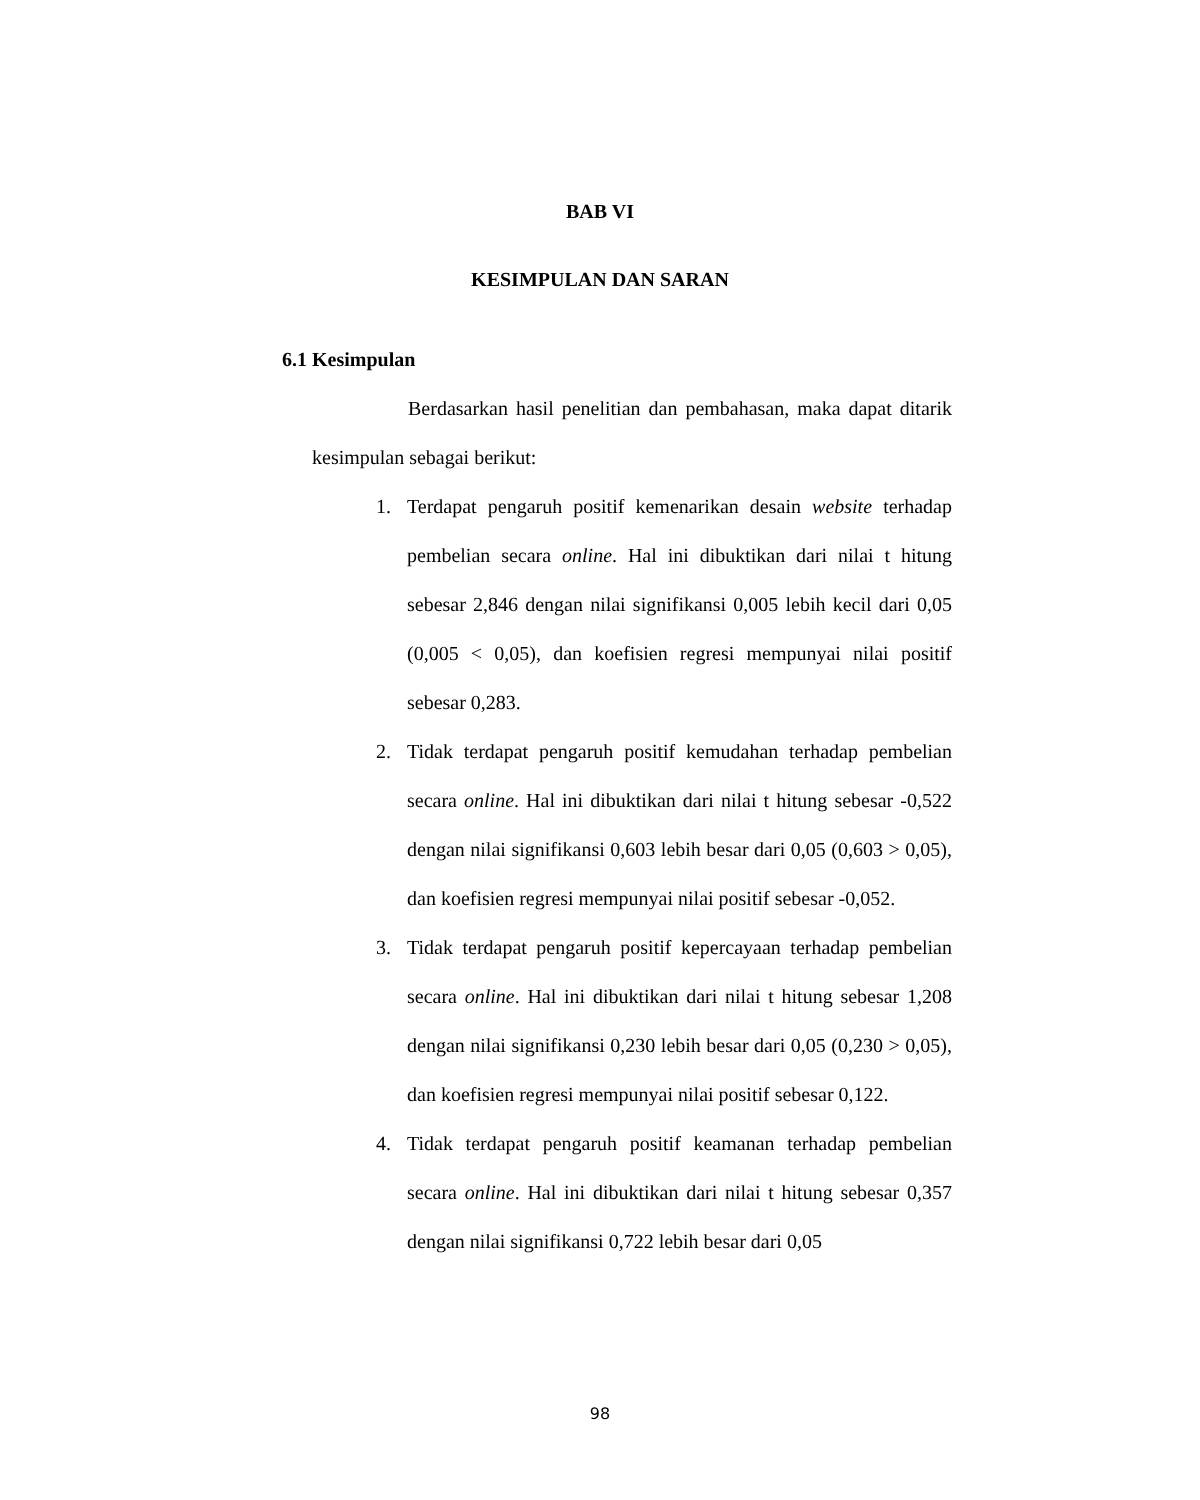BAB VI
KESIMPULAN DAN SARAN
6.1 Kesimpulan
Berdasarkan hasil penelitian dan pembahasan, maka dapat ditarik kesimpulan sebagai berikut:
1. Terdapat pengaruh positif kemenarikan desain website terhadap pembelian secara online. Hal ini dibuktikan dari nilai t hitung sebesar 2,846 dengan nilai signifikansi 0,005 lebih kecil dari 0,05 (0,005 < 0,05), dan koefisien regresi mempunyai nilai positif sebesar 0,283.
2. Tidak terdapat pengaruh positif kemudahan terhadap pembelian secara online. Hal ini dibuktikan dari nilai t hitung sebesar -0,522 dengan nilai signifikansi 0,603 lebih besar dari 0,05 (0,603 > 0,05), dan koefisien regresi mempunyai nilai positif sebesar -0,052.
3. Tidak terdapat pengaruh positif kepercayaan terhadap pembelian secara online. Hal ini dibuktikan dari nilai t hitung sebesar 1,208 dengan nilai signifikansi 0,230 lebih besar dari 0,05 (0,230 > 0,05), dan koefisien regresi mempunyai nilai positif sebesar 0,122.
4. Tidak terdapat pengaruh positif keamanan terhadap pembelian secara online. Hal ini dibuktikan dari nilai t hitung sebesar 0,357 dengan nilai signifikansi 0,722 lebih besar dari 0,05
98